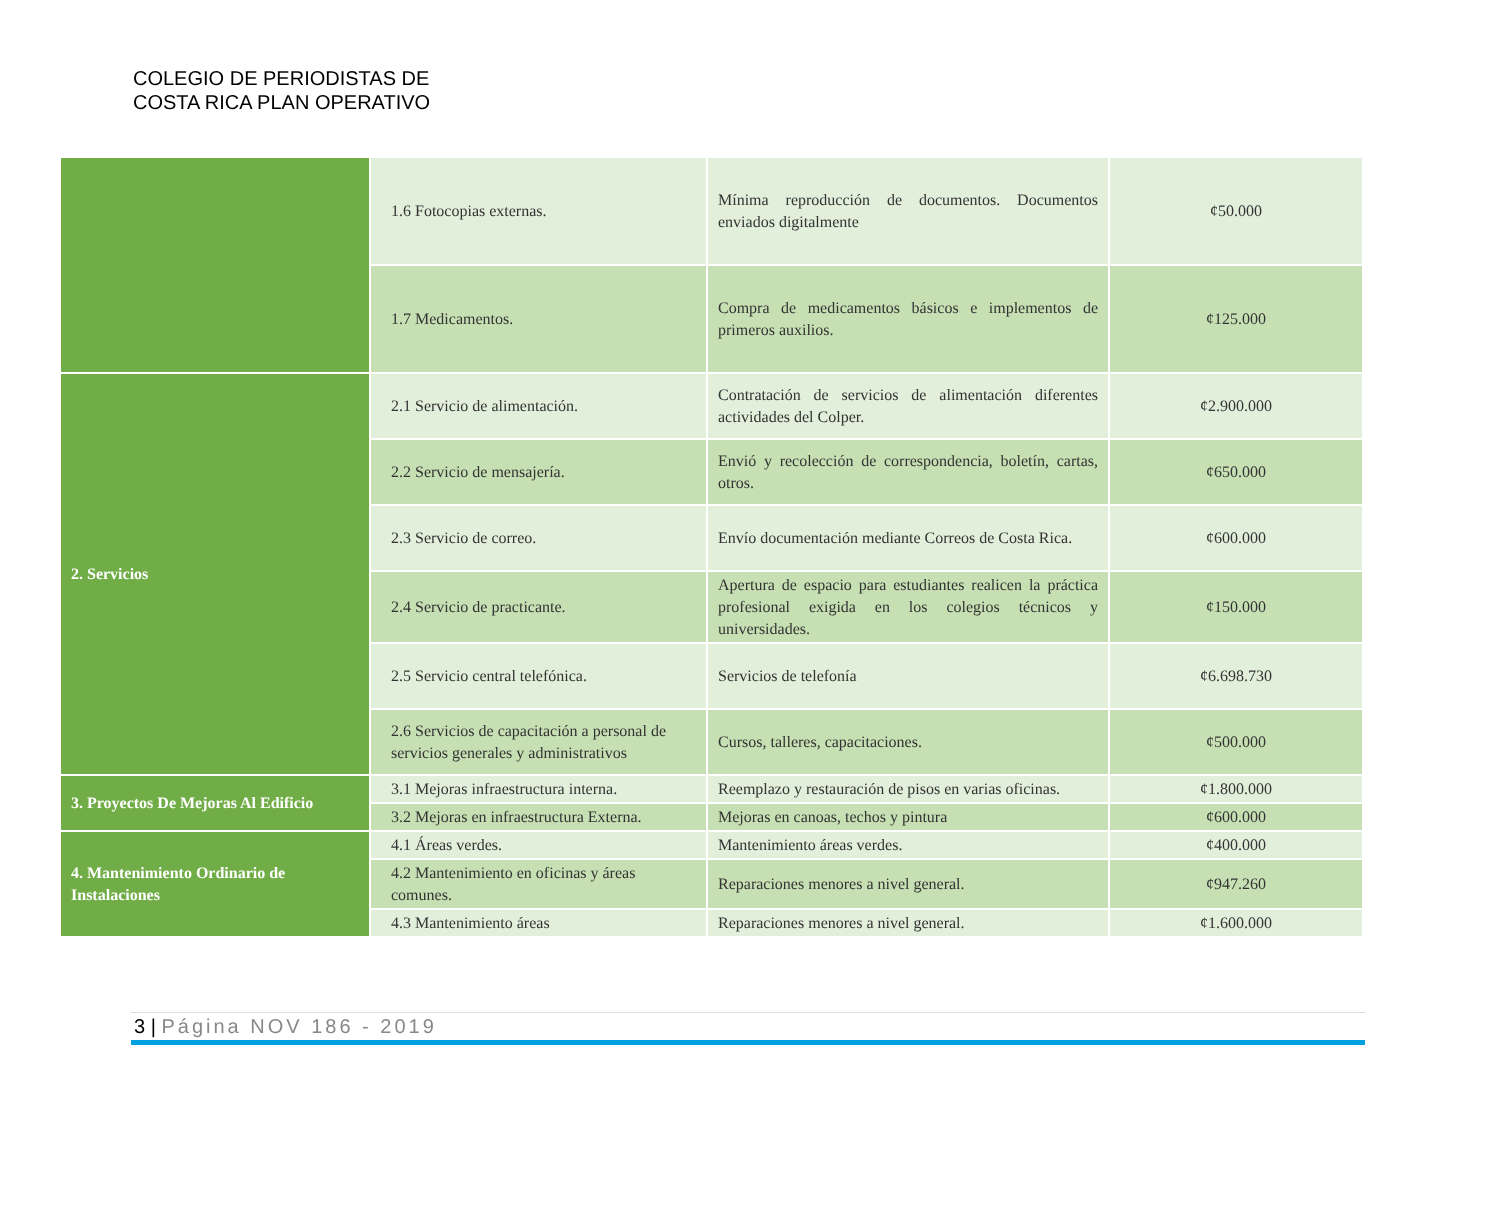COLEGIO DE PERIODISTAS DE
COSTA RICA PLAN OPERATIVO
| | 1.6 Fotocopias externas. | Mínima reproducción de documentos. Documentos enviados digitalmente | ¢50.000 |
| | 1.7 Medicamentos. | Compra de medicamentos básicos e implementos de primeros auxilios. | ¢125.000 |
| 2. Servicios | 2.1 Servicio de alimentación. | Contratación de servicios de alimentación diferentes actividades del Colper. | ¢2.900.000 |
| | 2.2 Servicio de mensajería. | Envió y recolección de correspondencia, boletín, cartas, otros. | ¢650.000 |
| | 2.3 Servicio de correo. | Envío documentación mediante Correos de Costa Rica. | ¢600.000 |
| | 2.4 Servicio de practicante. | Apertura de espacio para estudiantes realicen la práctica profesional exigida en los colegios técnicos y universidades. | ¢150.000 |
| | 2.5 Servicio central telefónica. | Servicios de telefonía | ¢6.698.730 |
| | 2.6 Servicios de capacitación a personal de servicios generales y administrativos | Cursos, talleres, capacitaciones. | ¢500.000 |
| 3. Proyectos De Mejoras Al Edificio | 3.1 Mejoras infraestructura interna. | Reemplazo y restauración de pisos en varias oficinas. | ¢1.800.000 |
| | 3.2 Mejoras en infraestructura Externa. | Mejoras en canoas, techos y pintura | ¢600.000 |
| 4. Mantenimiento Ordinario de Instalaciones | 4.1 Áreas verdes. | Mantenimiento áreas verdes. | ¢400.000 |
| | 4.2 Mantenimiento en oficinas y áreas comunes. | Reparaciones menores a nivel general. | ¢947.260 |
| | 4.3 Mantenimiento áreas | Reparaciones menores a nivel general. | ¢1.600.000 |
3 | Página NOV 186 - 2019